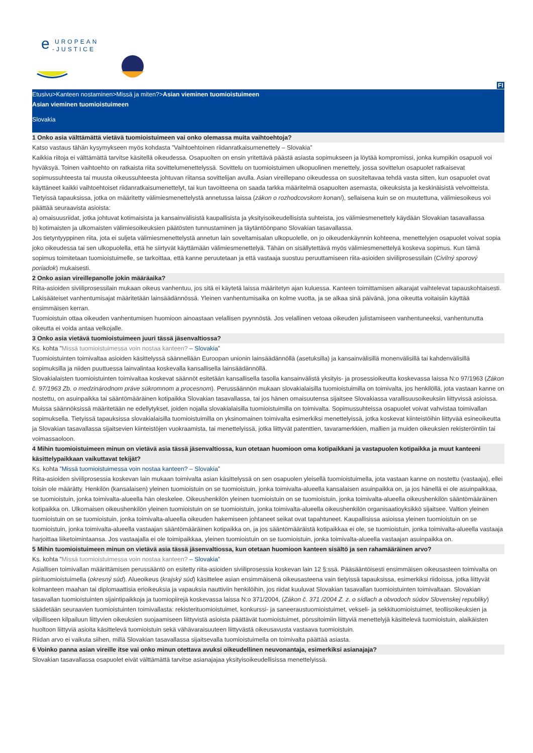e
UROPEAN
-JUSTICE
FI
Etusivu>Kanteen nostaminen>Missä ja miten?>Asian vieminen tuomioistuimeen
Asian vieminen tuomioistuimeen
Slovakia
1 Onko asia välttämättä vietävä tuomioistuimeen vai onko olemassa muita vaihtoehtoja?
Katso vastaus tähän kysymykseen myös kohdasta ”Vaihtoehtoinen riidanratkaisumenettely – Slovakia”
Kaikkia riitoja ei välttämättä tarvitse käsitellä oikeudessa. Osapuolten on ensin yritettävä päästä asiasta sopimukseen ja löytää kompromissi, jonka kumpikin osapuoli voi hyväksyä. Toinen vaihtoehto on ratkaista riita sovittelumenettelyssä. Sovittelu on tuomioistuimen ulkopuolinen menettely, jossa sovittelun osapuolet ratkaisevat sopimussuhteesta tai muusta oikeussuhteesta johtuvan riitansa sovittelijan avulla. Asian vireillepano oikeudessa on suositeltavaa tehdä vasta sitten, kun osapuolet ovat käyttäneet kaikki vaihtoehtoiset riidanratkaisumenettelyt, tai kun tavoitteena on saada tarkka määritelmä osapuolten asemasta, oikeuksista ja keskinäisistä velvoitteista.
Tietyissä tapauksissa, jotka on määritetty välimiesmenettelystä annetussa laissa (zákon o rozhodcovskom konaní), sellaisena kuin se on muutettuna, välimiesoikeus voi päättää seuraavista asioista:
a) omaisuusriidat, jotka johtuvat kotimaisista ja kansainvälisistä kaupallisista ja yksityisoikeudellisista suhteista, jos välimiesmenettely käydään Slovakian tasavallassa
b) kotimaisten ja ulkomaisten välimiesoikeuksien päätösten tunnustaminen ja täytäntöönpano Slovakian tasavallassa.
Jos tietyntyyppinen riita, jota ei suljeta välimiesmenettelystä annetun lain soveltamisalan ulkopuolelle, on jo oikeudenkäynnin kohteena, menettelyjen osapuolet voivat sopia joko oikeudessa tai sen ulkopuolella, että he siirtyvät käyttämään välimiesmenettelyä. Tähän on sisällytettävä myös välimiesmenettelyä koskeva sopimus. Kun tämä sopimus toimitetaan tuomioistuimelle, se tarkoittaa, että kanne peruutetaan ja että vastaaja suostuu peruuttamiseen riita-asioiden siviiliprosessilain (Civilný sporový poriadok) mukaisesti.
2 Onko asian vireillepanolle jokin määräaika?
Riita-asioiden siviiliprosessilain mukaan oikeus vanhentuu, jos sitä ei käytetä laissa määritetyn ajan kuluessa. Kanteen toimittamisen aikarajat vaihtelevat tapauskohtaisesti.
Lakisääteiset vanhentumisajat määritetään lainsäädännössä. Yleinen vanhentumisaika on kolme vuotta, ja se alkaa sinä päivänä, jona oikeutta voitaisiin käyttää ensimmäisen kerran.
Tuomioistuin ottaa oikeuden vanhentumisen huomioon ainoastaan velallisen pyynnöstä. Jos velallinen vetoaa oikeuden julistamiseen vanhentuneeksi, vanhentunutta oikeutta ei voida antaa velkojalle.
3 Onko asia vietävä tuomioistuimeen juuri tässä jäsenvaltiossa?
Ks. kohta ”Missä tuomioistuimessa voin nostaa kanteen? – Slovakia”
Tuomioistuinten toimivaltaa asioiden käsittelyssä säännellään Euroopan unionin lainsäädännöllä (asetuksilla) ja kansainvälisillä monenvälisillä tai kahdenvälisillä sopimuksilla ja niiden puuttuessa lainvalintaa koskevalla kansallisella lainsäädännöllä.
Slovakialaisten tuomioistuinten toimivaltaa koskevat säännöt esitetään kansallisella tasolla kansainvälistä yksityis- ja prosessioikeutta koskevassa laissa N:o 97/1963 (Zákon č. 97/1963 Zb. o medzinárodnom práve súkromnom a procesnom). Perussäännön mukaan slovakialaisilla tuomioistuimilla on toimivalta, jos henkilöllä, jota vastaan kanne on nostettu, on asuinpaikka tai sääntömääräinen kotipaikka Slovakian tasavallassa, tai jos hänen omaisuutensa sijaitsee Slovakiassa varallisuusoikeuksiin liittyvissä asioissa. Muissa säännöksissä määritetään ne edellytykset, joiden nojalla slovakialaisilla tuomioistuimilla on toimivalta. Sopimussuhteissa osapuolet voivat vahvistaa toimivallan sopimuksella. Tietyissä tapauksissa slovakialaisilla tuomioistuimilla on yksinomainen toimivalta esimerkiksi menettelyissä, jotka koskevat kiinteistöihin liittyvää esineoikeutta ja Slovakian tasavallassa sijaitsevien kiinteistöjen vuokraamista, tai menettelyissä, jotka liittyvät patenttien, tavaramerkkien, mallien ja muiden oikeuksien rekisteröintiin tai voimassaoloon.
4 Mihin tuomioistuimeen minun on vietävä asia tässä jäsenvaltiossa, kun otetaan huomioon oma kotipaikkani ja vastapuolen kotipaikka ja muut kanteeni käsittelypaikkaan vaikuttavat tekijät?
Ks. kohta ”Missä tuomioistuimessa voin nostaa kanteen? – Slovakia”
Riita-asioiden siviiliprosessia koskevan lain mukaan toimivalta asian käsittelyssä on sen osapuolen yleisellä tuomioistuimella, jota vastaan kanne on nostettu (vastaaja), ellei toisin ole määrätty. Henkilön (kansalaisen) yleinen tuomioistuin on se tuomioistuin, jonka toimivalta-alueella kansalaisen asuinpaikka on, ja jos hänellä ei ole asuinpaikkaa, se tuomioistuin, jonka toimivalta-alueella hän oleskelee. Oikeushenkilön yleinen tuomioistuin on se tuomioistuin, jonka toimivalta-alueella oikeushenkilön sääntömääräinen kotipaikka on. Ulkomaisen oikeushenkilön yleinen tuomioistuin on se tuomioistuin, jonka toimivalta-alueella oikeushenkilön organisaatioyksikkö sijaitsee. Valtion yleinen tuomioistuin on se tuomioistuin, jonka toimivalta-alueella oikeuden hakemiseen johtaneet seikat ovat tapahtuneet. Kaupallisissa asioissa yleinen tuomioistuin on se tuomioistuin, jonka toimivalta-alueella vastaajan sääntömääräinen kotipaikka on, ja jos sääntömääräistä kotipaikkaa ei ole, se tuomioistuin, jonka toimivalta-alueella vastaaja harjoittaa liiketoimintaansa. Jos vastaajalla ei ole toimipaikkaa, yleinen tuomioistuin on se tuomioistuin, jonka toimivalta-alueella vastaajan asuinpaikka on.
5 Mihin tuomioistuimeen minun on vietävä asia tässä jäsenvaltiossa, kun otetaan huomioon kanteen sisältö ja sen rahamääräinen arvo?
Ks. kohta ”Missä tuomioistuimessa voin nostaa kanteen? – Slovakia”
Asiallisen toimivallan määrittämisen perussääntö on esitetty riita-asioiden siviiliprosessia koskevan lain 12 §:ssä. Pääsääntöisesti ensimmäisen oikeusasteen toimivalta on piirituomioistuimella (okresný súd). Alueoikeus (krajský súd) käsittelee asian ensimmäisenä oikeusasteena vain tietyissä tapauksissa, esimerkiksi riidoissa, jotka liittyvät kolmanteen maahan tai diplomaattisia erioikeuksia ja vapauksia nauttiviin henkilöihin, jos riidat kuuluvat Slovakian tasavallan tuomioistuinten toimivaltaan. Slovakian tasavallan tuomioistuinten sijaintipaikkoja ja tuomiopiirejä koskevassa laissa N:o 371/2004, (Zákon č. 371 /2004 Z. z. o sídlach a obvodoch súdov Slovenskej republiky) säädetään seuraavien tuomioistuinten toimivallasta: rekisterituomioistuimet, konkurssi- ja saneeraustuomioistuimet, vekseli- ja sekkituomioistuimet, teollisoikeuksien ja vilpilliseen kilpailuun liittyvien oikeuksien suojaamiseen liittyvistä asioista päättävät tuomioistuimet, pörssitoimiin liittyviä menettelyjä käsittelevä tuomioistuin, alaikäisten huoltoon liittyviä asioita käsittelevä tuomioistuin sekä vähävaraisuuteen liittyvästä oikeusavusta vastaava tuomioistuin.
Riidan arvo ei vaikuta siihen, millä Slovakian tasavallassa sijaitsevalla tuomioistuimella on toimivalta päättää asiasta.
6 Voinko panna asian vireille itse vai onko minun otettava avuksi oikeudellinen neuvonantaja, esimerkiksi asianajaja?
Slovakian tasavallassa osapuolet eivät välttämättä tarvitse asianajajaa yksityisoikeudellisissa menettelyissä.